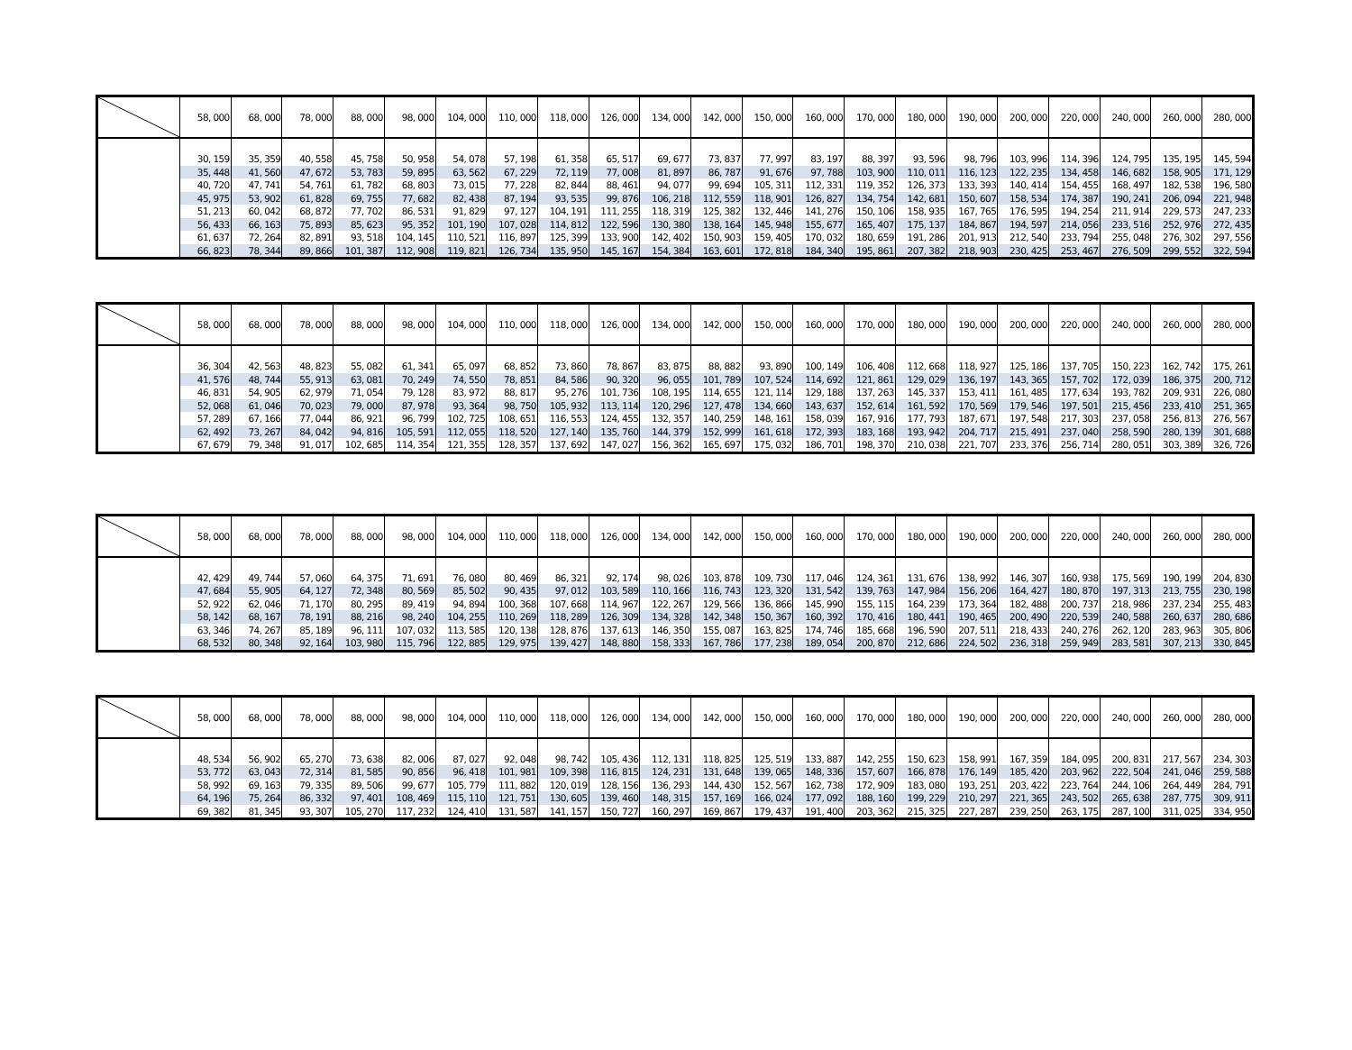| | 58, 000 | 68, 000 | 78, 000 | 88, 000 | 98, 000 | 104, 000 | 110, 000 | 118, 000 | 126, 000 | 134, 000 | 142, 000 | 150, 000 | 160, 000 | 170, 000 | 180, 000 | 190, 000 | 200, 000 | 220, 000 | 240, 000 | 260, 000 | 280, 000 |
| --- | --- | --- | --- | --- | --- | --- | --- | --- | --- | --- | --- | --- | --- | --- | --- | --- | --- | --- | --- | --- | --- |
| | 30, 159 | 35, 359 | 40, 558 | 45, 758 | 50, 958 | 54, 078 | 57, 198 | 61, 358 | 65, 517 | 69, 677 | 73, 837 | 77, 997 | 83, 197 | 88, 397 | 93, 596 | 98, 796 | 103, 996 | 114, 396 | 124, 795 | 135, 195 | 145, 594 |
| | 35, 448 | 41, 560 | 47, 672 | 53, 783 | 59, 895 | 63, 562 | 67, 229 | 72, 119 | 77, 008 | 81, 897 | 86, 787 | 91, 676 | 97, 788 | 103, 900 | 110, 011 | 116, 123 | 122, 235 | 134, 458 | 146, 682 | 158, 905 | 171, 129 |
| | 40, 720 | 47, 741 | 54, 761 | 61, 782 | 68, 803 | 73, 015 | 77, 228 | 82, 844 | 88, 461 | 94, 077 | 99, 694 | 105, 311 | 112, 331 | 119, 352 | 126, 373 | 133, 393 | 140, 414 | 154, 455 | 168, 497 | 182, 538 | 196, 580 |
| | 45, 975 | 53, 902 | 61, 828 | 69, 755 | 77, 682 | 82, 438 | 87, 194 | 93, 535 | 99, 876 | 106, 218 | 112, 559 | 118, 901 | 126, 827 | 134, 754 | 142, 681 | 150, 607 | 158, 534 | 174, 387 | 190, 241 | 206, 094 | 221, 948 |
| | 51, 213 | 60, 042 | 68, 872 | 77, 702 | 86, 531 | 91, 829 | 97, 127 | 104, 191 | 111, 255 | 118, 319 | 125, 382 | 132, 446 | 141, 276 | 150, 106 | 158, 935 | 167, 765 | 176, 595 | 194, 254 | 211, 914 | 229, 573 | 247, 233 |
| | 56, 433 | 66, 163 | 75, 893 | 85, 623 | 95, 352 | 101, 190 | 107, 028 | 114, 812 | 122, 596 | 130, 380 | 138, 164 | 145, 948 | 155, 677 | 165, 407 | 175, 137 | 184, 867 | 194, 597 | 214, 056 | 233, 516 | 252, 976 | 272, 435 |
| | 61, 637 | 72, 264 | 82, 891 | 93, 518 | 104, 145 | 110, 521 | 116, 897 | 125, 399 | 133, 900 | 142, 402 | 150, 903 | 159, 405 | 170, 032 | 180, 659 | 191, 286 | 201, 913 | 212, 540 | 233, 794 | 255, 048 | 276, 302 | 297, 556 |
| | 66, 823 | 78, 344 | 89, 866 | 101, 387 | 112, 908 | 119, 821 | 126, 734 | 135, 950 | 145, 167 | 154, 384 | 163, 601 | 172, 818 | 184, 340 | 195, 861 | 207, 382 | 218, 903 | 230, 425 | 253, 467 | 276, 509 | 299, 552 | 322, 594 |
| | 58, 000 | 68, 000 | 78, 000 | 88, 000 | 98, 000 | 104, 000 | 110, 000 | 118, 000 | 126, 000 | 134, 000 | 142, 000 | 150, 000 | 160, 000 | 170, 000 | 180, 000 | 190, 000 | 200, 000 | 220, 000 | 240, 000 | 260, 000 | 280, 000 |
| --- | --- | --- | --- | --- | --- | --- | --- | --- | --- | --- | --- | --- | --- | --- | --- | --- | --- | --- | --- | --- | --- |
| | 36, 304 | 42, 563 | 48, 823 | 55, 082 | 61, 341 | 65, 097 | 68, 852 | 73, 860 | 78, 867 | 83, 875 | 88, 882 | 93, 890 | 100, 149 | 106, 408 | 112, 668 | 118, 927 | 125, 186 | 137, 705 | 150, 223 | 162, 742 | 175, 261 |
| | 41, 576 | 48, 744 | 55, 913 | 63, 081 | 70, 249 | 74, 550 | 78, 851 | 84, 586 | 90, 320 | 96, 055 | 101, 789 | 107, 524 | 114, 692 | 121, 861 | 129, 029 | 136, 197 | 143, 365 | 157, 702 | 172, 039 | 186, 375 | 200, 712 |
| | 46, 831 | 54, 905 | 62, 979 | 71, 054 | 79, 128 | 83, 972 | 88, 817 | 95, 276 | 101, 736 | 108, 195 | 114, 655 | 121, 114 | 129, 188 | 137, 263 | 145, 337 | 153, 411 | 161, 485 | 177, 634 | 193, 782 | 209, 931 | 226, 080 |
| | 52, 068 | 61, 046 | 70, 023 | 79, 000 | 87, 978 | 93, 364 | 98, 750 | 105, 932 | 113, 114 | 120, 296 | 127, 478 | 134, 660 | 143, 637 | 152, 614 | 161, 592 | 170, 569 | 179, 546 | 197, 501 | 215, 456 | 233, 410 | 251, 365 |
| | 57, 289 | 67, 166 | 77, 044 | 86, 921 | 96, 799 | 102, 725 | 108, 651 | 116, 553 | 124, 455 | 132, 357 | 140, 259 | 148, 161 | 158, 039 | 167, 916 | 177, 793 | 187, 671 | 197, 548 | 217, 303 | 237, 058 | 256, 813 | 276, 567 |
| | 62, 492 | 73, 267 | 84, 042 | 94, 816 | 105, 591 | 112, 055 | 118, 520 | 127, 140 | 135, 760 | 144, 379 | 152, 999 | 161, 618 | 172, 393 | 183, 168 | 193, 942 | 204, 717 | 215, 491 | 237, 040 | 258, 590 | 280, 139 | 301, 688 |
| | 67, 679 | 79, 348 | 91, 017 | 102, 685 | 114, 354 | 121, 355 | 128, 357 | 137, 692 | 147, 027 | 156, 362 | 165, 697 | 175, 032 | 186, 701 | 198, 370 | 210, 038 | 221, 707 | 233, 376 | 256, 714 | 280, 051 | 303, 389 | 326, 726 |
| | 58, 000 | 68, 000 | 78, 000 | 88, 000 | 98, 000 | 104, 000 | 110, 000 | 118, 000 | 126, 000 | 134, 000 | 142, 000 | 150, 000 | 160, 000 | 170, 000 | 180, 000 | 190, 000 | 200, 000 | 220, 000 | 240, 000 | 260, 000 | 280, 000 |
| --- | --- | --- | --- | --- | --- | --- | --- | --- | --- | --- | --- | --- | --- | --- | --- | --- | --- | --- | --- | --- | --- |
| | 42, 429 | 49, 744 | 57, 060 | 64, 375 | 71, 691 | 76, 080 | 80, 469 | 86, 321 | 92, 174 | 98, 026 | 103, 878 | 109, 730 | 117, 046 | 124, 361 | 131, 676 | 138, 992 | 146, 307 | 160, 938 | 175, 569 | 190, 199 | 204, 830 |
| | 47, 684 | 55, 905 | 64, 127 | 72, 348 | 80, 569 | 85, 502 | 90, 435 | 97, 012 | 103, 589 | 110, 166 | 116, 743 | 123, 320 | 131, 542 | 139, 763 | 147, 984 | 156, 206 | 164, 427 | 180, 870 | 197, 313 | 213, 755 | 230, 198 |
| | 52, 922 | 62, 046 | 71, 170 | 80, 295 | 89, 419 | 94, 894 | 100, 368 | 107, 668 | 114, 967 | 122, 267 | 129, 566 | 136, 866 | 145, 990 | 155, 115 | 164, 239 | 173, 364 | 182, 488 | 200, 737 | 218, 986 | 237, 234 | 255, 483 |
| | 58, 142 | 68, 167 | 78, 191 | 88, 216 | 98, 240 | 104, 255 | 110, 269 | 118, 289 | 126, 309 | 134, 328 | 142, 348 | 150, 367 | 160, 392 | 170, 416 | 180, 441 | 190, 465 | 200, 490 | 220, 539 | 240, 588 | 260, 637 | 280, 686 |
| | 63, 346 | 74, 267 | 85, 189 | 96, 111 | 107, 032 | 113, 585 | 120, 138 | 128, 876 | 137, 613 | 146, 350 | 155, 087 | 163, 825 | 174, 746 | 185, 668 | 196, 590 | 207, 511 | 218, 433 | 240, 276 | 262, 120 | 283, 963 | 305, 806 |
| | 68, 532 | 80, 348 | 92, 164 | 103, 980 | 115, 796 | 122, 885 | 129, 975 | 139, 427 | 148, 880 | 158, 333 | 167, 786 | 177, 238 | 189, 054 | 200, 870 | 212, 686 | 224, 502 | 236, 318 | 259, 949 | 283, 581 | 307, 213 | 330, 845 |
| | 58, 000 | 68, 000 | 78, 000 | 88, 000 | 98, 000 | 104, 000 | 110, 000 | 118, 000 | 126, 000 | 134, 000 | 142, 000 | 150, 000 | 160, 000 | 170, 000 | 180, 000 | 190, 000 | 200, 000 | 220, 000 | 240, 000 | 260, 000 | 280, 000 |
| --- | --- | --- | --- | --- | --- | --- | --- | --- | --- | --- | --- | --- | --- | --- | --- | --- | --- | --- | --- | --- | --- |
| | 48, 534 | 56, 902 | 65, 270 | 73, 638 | 82, 006 | 87, 027 | 92, 048 | 98, 742 | 105, 436 | 112, 131 | 118, 825 | 125, 519 | 133, 887 | 142, 255 | 150, 623 | 158, 991 | 167, 359 | 184, 095 | 200, 831 | 217, 567 | 234, 303 |
| | 53, 772 | 63, 043 | 72, 314 | 81, 585 | 90, 856 | 96, 418 | 101, 981 | 109, 398 | 116, 815 | 124, 231 | 131, 648 | 139, 065 | 148, 336 | 157, 607 | 166, 878 | 176, 149 | 185, 420 | 203, 962 | 222, 504 | 241, 046 | 259, 588 |
| | 58, 992 | 69, 163 | 79, 335 | 89, 506 | 99, 677 | 105, 779 | 111, 882 | 120, 019 | 128, 156 | 136, 293 | 144, 430 | 152, 567 | 162, 738 | 172, 909 | 183, 080 | 193, 251 | 203, 422 | 223, 764 | 244, 106 | 264, 449 | 284, 791 |
| | 64, 196 | 75, 264 | 86, 332 | 97, 401 | 108, 469 | 115, 110 | 121, 751 | 130, 605 | 139, 460 | 148, 315 | 157, 169 | 166, 024 | 177, 092 | 188, 160 | 199, 229 | 210, 297 | 221, 365 | 243, 502 | 265, 638 | 287, 775 | 309, 911 |
| | 69, 382 | 81, 345 | 93, 307 | 105, 270 | 117, 232 | 124, 410 | 131, 587 | 141, 157 | 150, 727 | 160, 297 | 169, 867 | 179, 437 | 191, 400 | 203, 362 | 215, 325 | 227, 287 | 239, 250 | 263, 175 | 287, 100 | 311, 025 | 334, 950 |